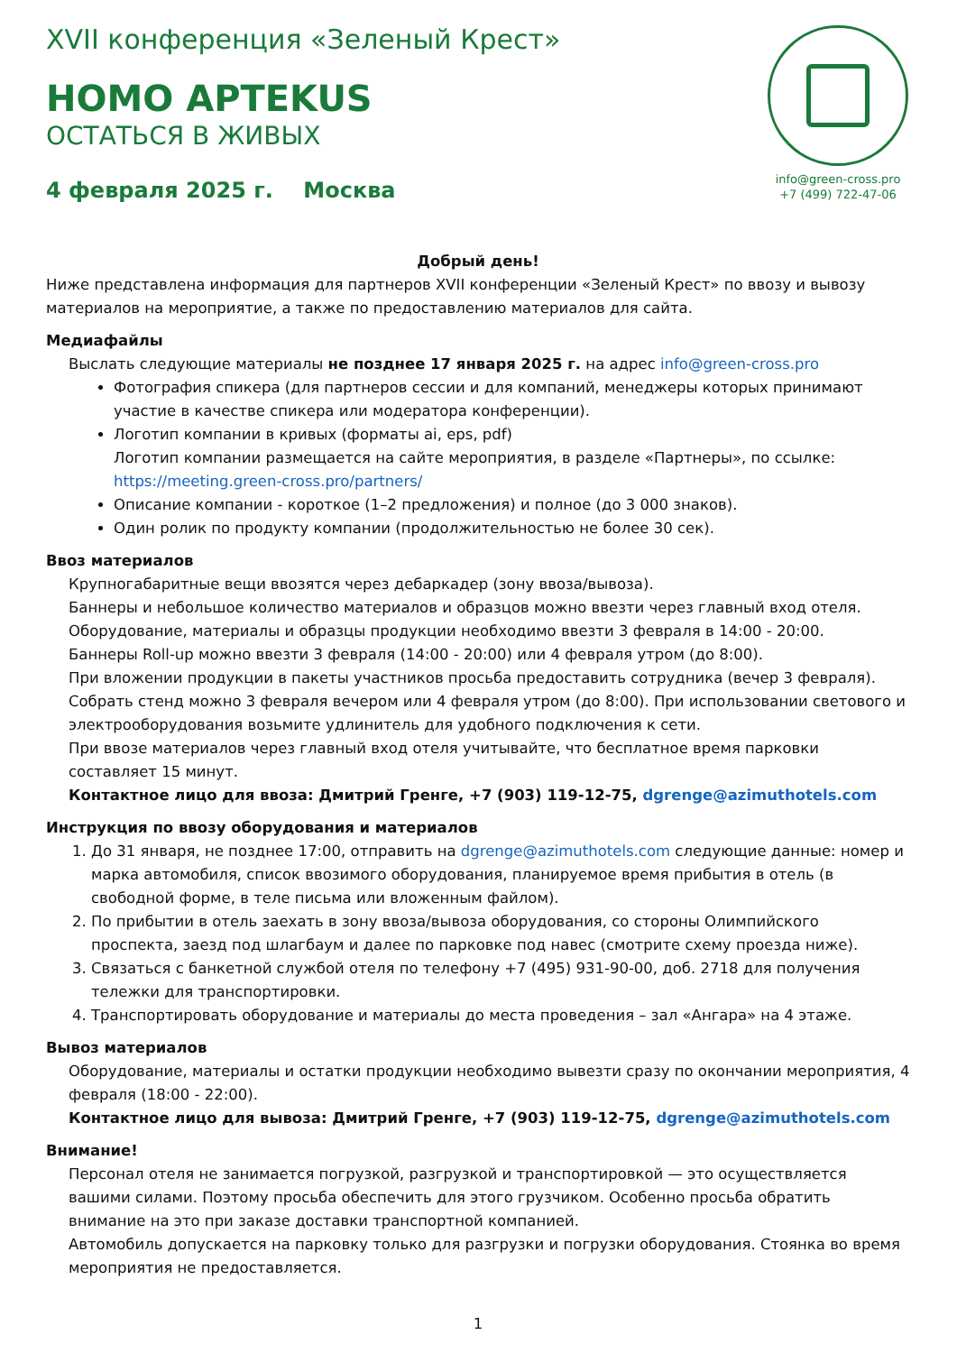XVII конференция «Зеленый Крест»
HOMO APTEKUS
ОСТАТЬСЯ В ЖИВЫХ
4 февраля 2025 г. Москва
info@green-cross.pro
+7 (499) 722-47-06
Добрый день!
Ниже представлена информация для партнеров XVII конференции «Зеленый Крест» по ввозу и вывозу материалов на мероприятие, а также по предоставлению материалов для сайта.
Медиафайлы
Выслать следующие материалы не позднее 17 января 2025 г. на адрес info@green-cross.pro
Фотография спикера (для партнеров сессии и для компаний, менеджеры которых принимают участие в качестве спикера или модератора конференции).
Логотип компании в кривых (форматы ai, eps, pdf)
Логотип компании размещается на сайте мероприятия, в разделе «Партнеры», по ссылке: https://meeting.green-cross.pro/partners/
Описание компании - короткое (1–2 предложения) и полное (до 3 000 знаков).
Один ролик по продукту компании (продолжительностью не более 30 сек).
Ввоз материалов
Крупногабаритные вещи ввозятся через дебаркадер (зону ввоза/вывоза).
Баннеры и небольшое количество материалов и образцов можно ввезти через главный вход отеля.
Оборудование, материалы и образцы продукции необходимо ввезти 3 февраля в 14:00 - 20:00.
Баннеры Roll-up можно ввезти 3 февраля (14:00 - 20:00) или 4 февраля утром (до 8:00).
При вложении продукции в пакеты участников просьба предоставить сотрудника (вечер 3 февраля).
Собрать стенд можно 3 февраля вечером или 4 февраля утром (до 8:00). При использовании светового и электрооборудования возьмите удлинитель для удобного подключения к сети.
При ввозе материалов через главный вход отеля учитывайте, что бесплатное время парковки составляет 15 минут.
Контактное лицо для ввоза: Дмитрий Гренге, +7 (903) 119-12-75, dgrenge@azimuthotels.com
Инструкция по ввозу оборудования и материалов
1. До 31 января, не позднее 17:00, отправить на dgrenge@azimuthotels.com следующие данные: номер и марка автомобиля, список ввозимого оборудования, планируемое время прибытия в отель (в свободной форме, в теле письма или вложенным файлом).
2. По прибытии в отель заехать в зону ввоза/вывоза оборудования, со стороны Олимпийского проспекта, заезд под шлагбаум и далее по парковке под навес (смотрите схему проезда ниже).
3. Связаться с банкетной службой отеля по телефону +7 (495) 931-90-00, доб. 2718 для получения тележки для транспортировки.
4. Транспортировать оборудование и материалы до места проведения – зал «Ангара» на 4 этаже.
Вывоз материалов
Оборудование, материалы и остатки продукции необходимо вывезти сразу по окончании мероприятия, 4 февраля (18:00 - 22:00).
Контактное лицо для вывоза: Дмитрий Гренге, +7 (903) 119-12-75, dgrenge@azimuthotels.com
Внимание!
Персонал отеля не занимается погрузкой, разгрузкой и транспортировкой — это осуществляется вашими силами. Поэтому просьба обеспечить для этого грузчиком. Особенно просьба обратить внимание на это при заказе доставки транспортной компанией.
Автомобиль допускается на парковку только для разгрузки и погрузки оборудования. Стоянка во время мероприятия не предоставляется.
1